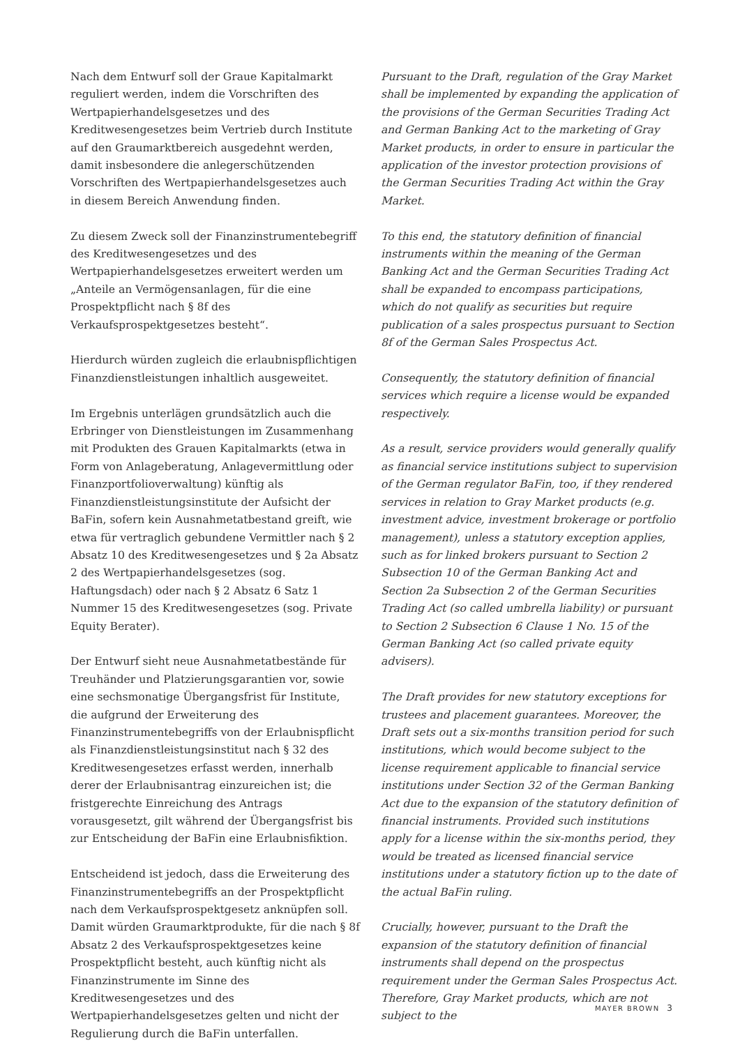Nach dem Entwurf soll der Graue Kapitalmarkt reguliert werden, indem die Vorschriften des Wertpapierhandelsgesetzes und des Kreditwesengesetzes beim Vertrieb durch Institute auf den Graumarktbereich ausgedehnt werden, damit insbesondere die anlegerschützenden Vorschriften des Wertpapierhandelsgesetzes auch in diesem Bereich Anwendung finden.
Zu diesem Zweck soll der Finanzinstrumentebegriff des Kreditwesengesetzes und des Wertpapierhandelsgesetzes erweitert werden um „Anteile an Vermögensanlagen, für die eine Prospektpflicht nach § 8f des Verkaufsprospektgesetzes besteht“.
Hierdurch würden zugleich die erlaubnispflichtigen Finanzdienstleistungen inhaltlich ausgeweitet.
Im Ergebnis unterlägen grundsätzlich auch die Erbringer von Dienstleistungen im Zusammenhang mit Produkten des Grauen Kapitalmarkts (etwa in Form von Anlageberatung, Anlagevermittlung oder Finanzportfolioverwaltung) künftig als Finanzdienstleistungsinstitute der Aufsicht der BaFin, sofern kein Ausnahmetatbestand greift, wie etwa für vertraglich gebundene Vermittler nach § 2 Absatz 10 des Kreditwesengesetzes und § 2a Absatz 2 des Wertpapierhandelsgesetzes (sog. Haftungsdach) oder nach § 2 Absatz 6 Satz 1 Nummer 15 des Kreditwesengesetzes (sog. Private Equity Berater).
Der Entwurf sieht neue Ausnahmetatbestände für Treuhänder und Platzierungsgarantien vor, sowie eine sechsmonatige Übergangsfrist für Institute, die aufgrund der Erweiterung des Finanzinstrumentebegriffs von der Erlaubnispflicht als Finanzdienstleistungsinstitut nach § 32 des Kreditwesengesetzes erfasst werden, innerhalb derer der Erlaubnisantrag einzureichen ist; die fristgerechte Einreichung des Antrags vorausgesetzt, gilt während der Übergangsfrist bis zur Entscheidung der BaFin eine Erlaubnisfiktion.
Entscheidend ist jedoch, dass die Erweiterung des Finanzinstrumentebegriffs an der Prospektpflicht nach dem Verkaufsprospektgesetz anknüpfen soll. Damit würden Graumarktprodukte, für die nach § 8f Absatz 2 des Verkaufsprospektgesetzes keine Prospektpflicht besteht, auch künftig nicht als Finanzinstrumente im Sinne des Kreditwesengesetzes und des Wertpapierhandelsgesetzes gelten und nicht der Regulierung durch die BaFin unterfallen.
Pursuant to the Draft, regulation of the Gray Market shall be implemented by expanding the application of the provisions of the German Securities Trading Act and German Banking Act to the marketing of Gray Market products, in order to ensure in particular the application of the investor protection provisions of the German Securities Trading Act within the Gray Market.
To this end, the statutory definition of financial instruments within the meaning of the German Banking Act and the German Securities Trading Act shall be expanded to encompass participations, which do not qualify as securities but require publication of a sales prospectus pursuant to Section 8f of the German Sales Prospectus Act.
Consequently, the statutory definition of financial services which require a license would be expanded respectively.
As a result, service providers would generally qualify as financial service institutions subject to supervision of the German regulator BaFin, too, if they rendered services in relation to Gray Market products (e.g. investment advice, investment brokerage or portfolio management), unless a statutory exception applies, such as for linked brokers pursuant to Section 2 Subsection 10 of the German Banking Act and Section 2a Subsection 2 of the German Securities Trading Act (so called umbrella liability) or pursuant to Section 2 Subsection 6 Clause 1 No. 15 of the German Banking Act (so called private equity advisers).
The Draft provides for new statutory exceptions for trustees and placement guarantees. Moreover, the Draft sets out a six-months transition period for such institutions, which would become subject to the license requirement applicable to financial service institutions under Section 32 of the German Banking Act due to the expansion of the statutory definition of financial instruments. Provided such institutions apply for a license within the six-months period, they would be treated as licensed financial service institutions under a statutory fiction up to the date of the actual BaFin ruling.
Crucially, however, pursuant to the Draft the expansion of the statutory definition of financial instruments shall depend on the prospectus requirement under the German Sales Prospectus Act. Therefore, Gray Market products, which are not subject to the
MAYER BROWN 3